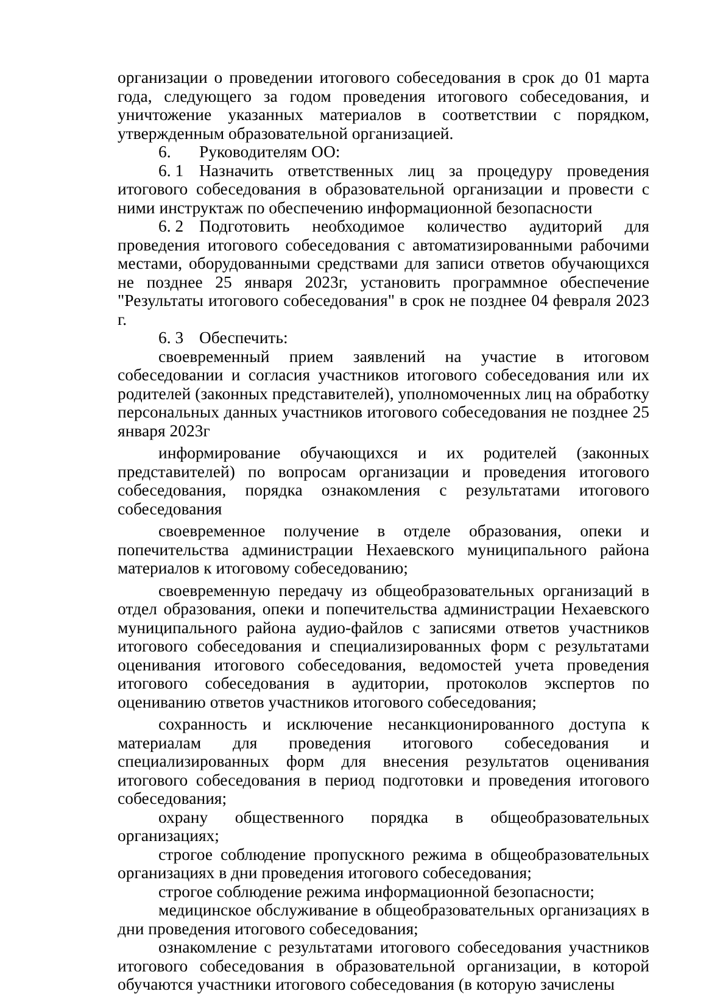организации о проведении итогового собеседования в срок до 01 марта года, следующего за годом проведения итогового собеседования, и уничтожение указанных материалов в соответствии с порядком, утвержденным образовательной организацией.
6. Руководителям ОО:
6. 1 Назначить ответственных лиц за процедуру проведения итогового собеседования в образовательной организации и провести с ними инструктаж по обеспечению информационной безопасности
6. 2 Подготовить необходимое количество аудиторий для проведения итогового собеседования с автоматизированными рабочими местами, оборудованными средствами для записи ответов обучающихся не позднее 25 января 2023г, установить программное обеспечение "Результаты итогового собеседования" в срок не позднее 04 февраля 2023 г.
6. 3 Обеспечить:
своевременный прием заявлений на участие в итоговом собеседовании и согласия участников итогового собеседования или их родителей (законных представителей), уполномоченных лиц на обработку персональных данных участников итогового собеседования не позднее 25 января 2023г
информирование обучающихся и их родителей (законных представителей) по вопросам организации и проведения итогового собеседования, порядка ознакомления с результатами итогового собеседования
своевременное получение в отделе образования, опеки и попечительства администрации Нехаевского муниципального района материалов к итоговому собеседованию;
своевременную передачу из общеобразовательных организаций в отдел образования, опеки и попечительства администрации Нехаевского муниципального района аудио-файлов с записями ответов участников итогового собеседования и специализированных форм с результатами оценивания итогового собеседования, ведомостей учета проведения итогового собеседования в аудитории, протоколов экспертов по оцениванию ответов участников итогового собеседования;
сохранность и исключение несанкционированного доступа к материалам для проведения итогового собеседования и специализированных форм для внесения результатов оценивания итогового собеседования в период подготовки и проведения итогового собеседования;
охрану общественного порядка в общеобразовательных организациях;
строгое соблюдение пропускного режима в общеобразовательных организациях в дни проведения итогового собеседования;
строгое соблюдение режима информационной безопасности;
медицинское обслуживание в общеобразовательных организациях в дни проведения итогового собеседования;
ознакомление с результатами итогового собеседования участников итогового собеседования в образовательной организации, в которой обучаются участники итогового собеседования (в которую зачислены